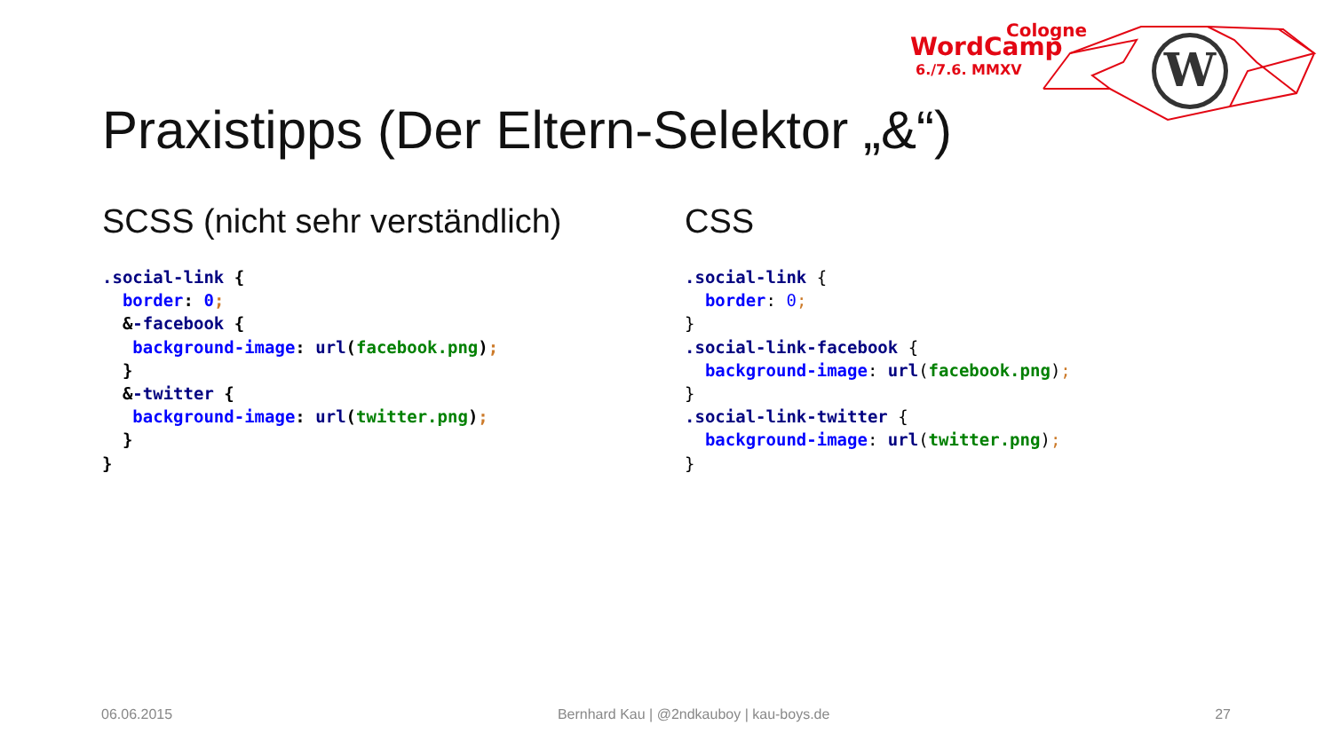Cologne
WordCamp
6./7.6. MMXV
W
Praxistipps (Der Eltern-Selektor „&“)
SCSS (nicht sehr verständlich)
.social-link {
  border: 0;
  &-facebook {
   background-image: url(facebook.png);
  }
  &-twitter {
   background-image: url(twitter.png);
  }
}
CSS
.social-link {
  border: 0;
}
.social-link-facebook {
  background-image: url(facebook.png);
}
.social-link-twitter {
  background-image: url(twitter.png);
}
06.06.2015 Bernhard Kau | @2ndkauboy | kau-boys.de 27